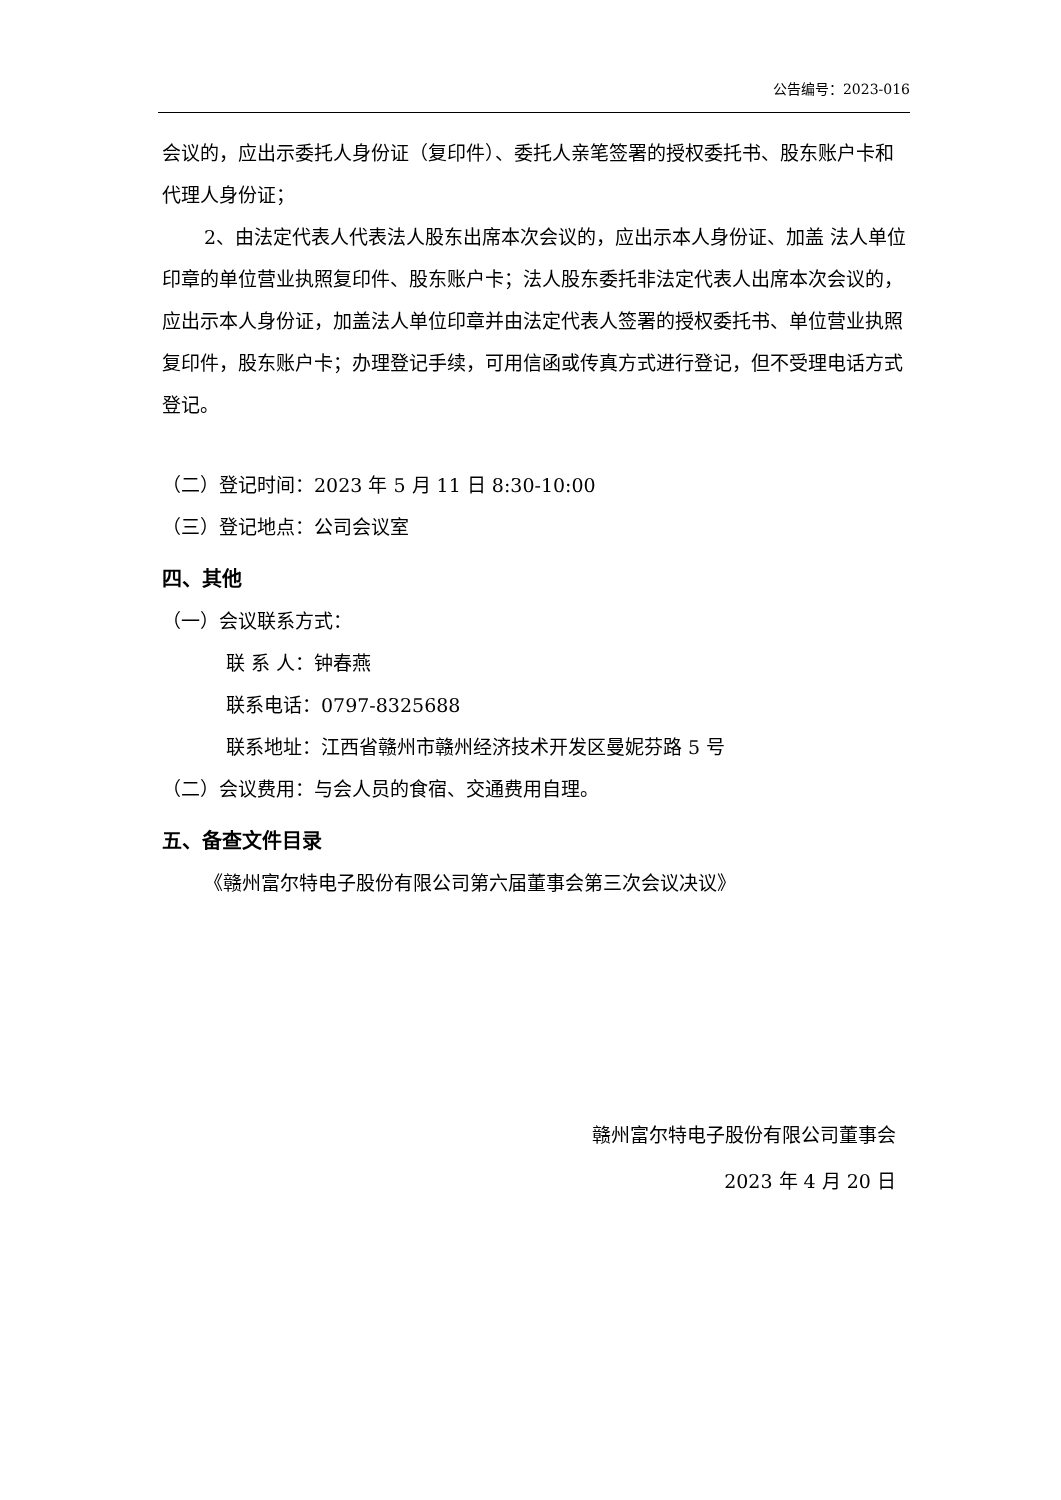公告编号：2023-016
会议的，应出示委托人身份证（复印件）、委托人亲笔签署的授权委托书、股东账户卡和代理人身份证；
2、由法定代表人代表法人股东出席本次会议的，应出示本人身份证、加盖 法人单位印章的单位营业执照复印件、股东账户卡；法人股东委托非法定代表人出席本次会议的，应出示本人身份证，加盖法人单位印章并由法定代表人签署的授权委托书、单位营业执照复印件，股东账户卡；办理登记手续，可用信函或传真方式进行登记，但不受理电话方式登记。
（二）登记时间：2023 年 5 月 11 日 8:30-10:00
（三）登记地点：公司会议室
四、其他
（一）会议联系方式：
联 系 人：钟春燕
联系电话：0797-8325688
联系地址：江西省赣州市赣州经济技术开发区曼妮芬路 5 号
（二）会议费用：与会人员的食宿、交通费用自理。
五、备查文件目录
《赣州富尔特电子股份有限公司第六届董事会第三次会议决议》
赣州富尔特电子股份有限公司董事会
2023 年 4 月 20 日